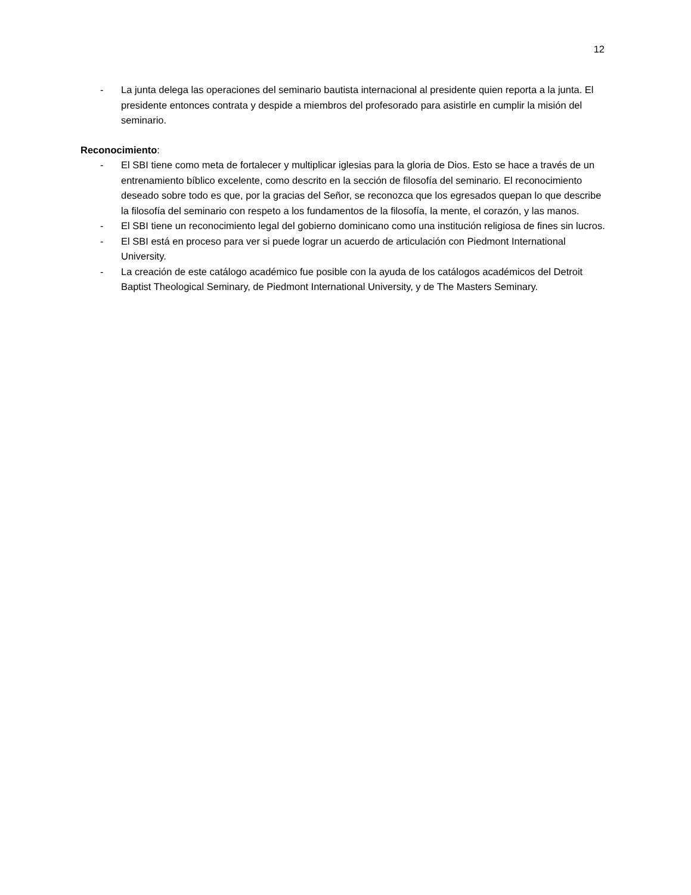12
- La junta delega las operaciones del seminario bautista internacional al presidente quien reporta a la junta. El presidente entonces contrata y despide a miembros del profesorado para asistirle en cumplir la misión del seminario.
Reconocimiento:
- El SBI tiene como meta de fortalecer y multiplicar iglesias para la gloria de Dios. Esto se hace a través de un entrenamiento bíblico excelente, como descrito en la sección de filosofía del seminario. El reconocimiento deseado sobre todo es que, por la gracias del Señor, se reconozca que los egresados quepan lo que describe la filosofía del seminario con respeto a los fundamentos de la filosofía, la mente, el corazón, y las manos.
- El SBI tiene un reconocimiento legal del gobierno dominicano como una institución religiosa de fines sin lucros.
- El SBI está en proceso para ver si puede lograr un acuerdo de articulación con Piedmont International University.
- La creación de este catálogo académico fue posible con la ayuda de los catálogos académicos del Detroit Baptist Theological Seminary, de Piedmont International University, y de The Masters Seminary.